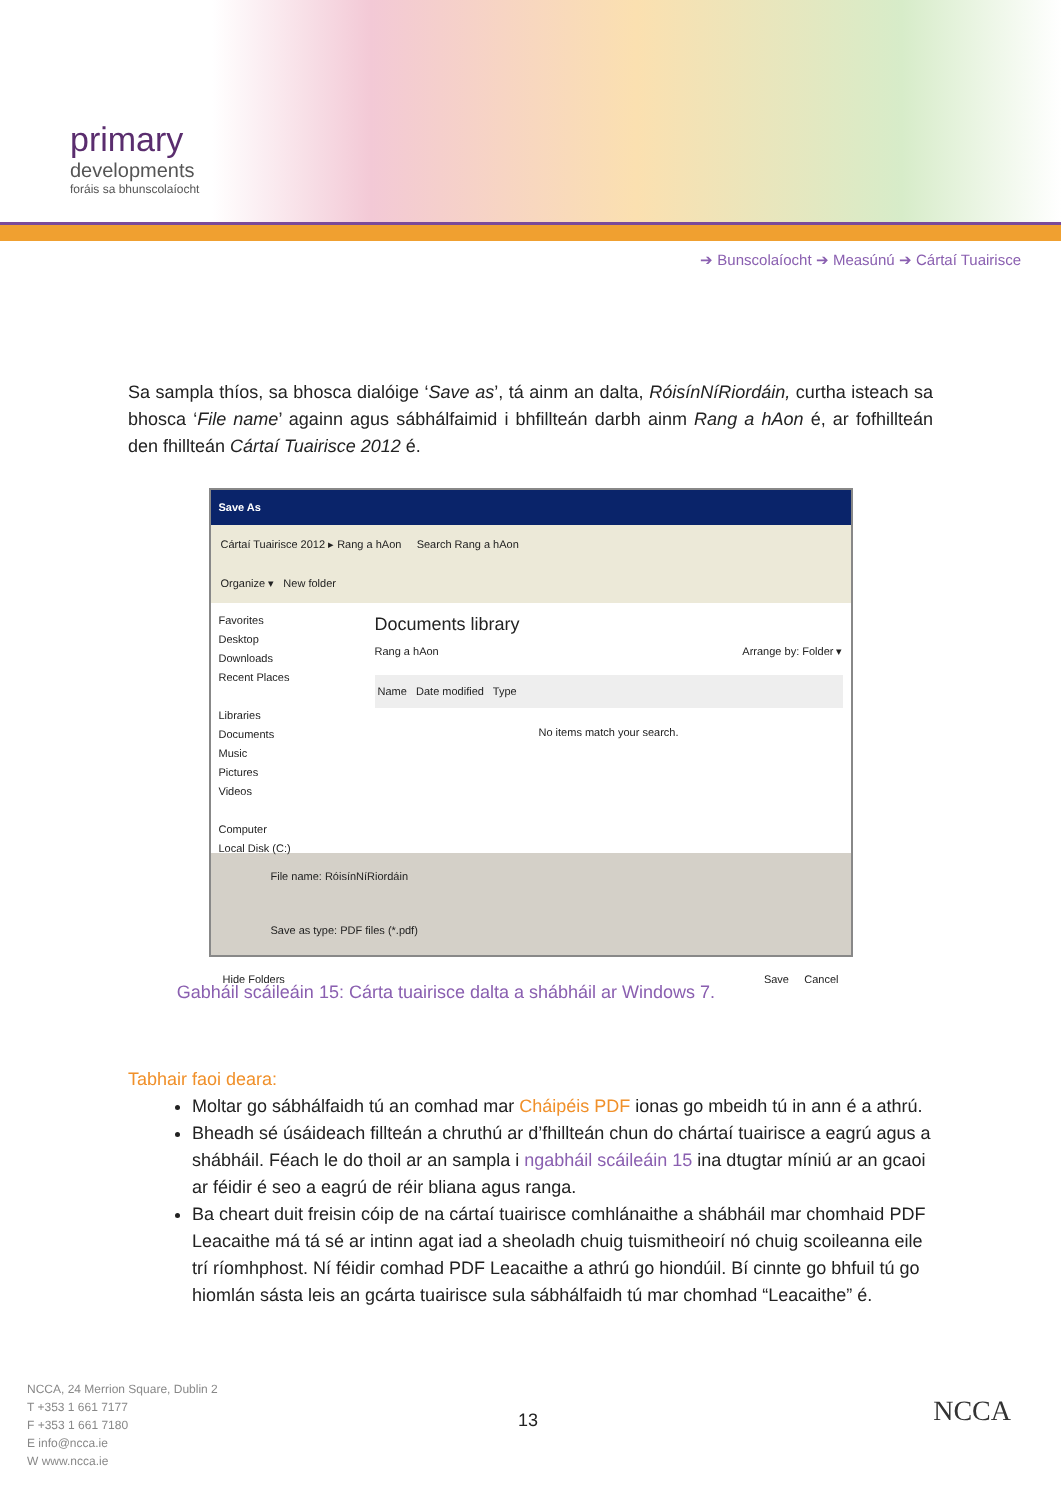primary
developments
foráis sa bhunscolaíocht
➔ Bunscolaíocht ➔ Measúnú ➔ Cártaí Tuairisce
Sa sampla thíos, sa bhosca dialóige ‘Save as’, tá ainm an dalta, RóisínNíRiordáin, curtha isteach sa bhosca ‘File name’ againn agus sábhálfaimid i bhfillteán darbh ainm Rang a hAon é, ar fofhillteán den fhillteán Cártaí Tuairisce 2012 é.
Save As
Cártaí Tuairisce 2012 ▸ Rang a hAon Search Rang a hAon
Organize ▾ New folder
Favorites
Desktop
Downloads
Recent Places
Libraries
Documents
Music
Pictures
Videos
Computer
Local Disk (C:)
Documents library
Rang a hAon Arrange by: Folder ▾
Name Date modified Type
No items match your search.
File name: RóisínNíRiordáin
Save as type: PDF files (*.pdf)
Hide Folders Save Cancel
Gabháil scáileáin 15: Cárta tuairisce dalta a shábháil ar Windows 7.
Tabhair faoi deara:
Moltar go sábhálfaidh tú an comhad mar Cháipéis PDF ionas go mbeidh tú in ann é a athrú.
Bheadh sé úsáideach fillteán a chruthú ar d’fhillteán chun do chártaí tuairisce a eagrú agus a shábháil. Féach le do thoil ar an sampla i ngabháil scáileáin 15 ina dtugtar míniú ar an gcaoi ar féidir é seo a eagrú de réir bliana agus ranga.
Ba cheart duit freisin cóip de na cártaí tuairisce comhlánaithe a shábháil mar chomhaid PDF Leacaithe má tá sé ar intinn agat iad a sheoladh chuig tuismitheoirí nó chuig scoileanna eile trí ríomhphost. Ní féidir comhad PDF Leacaithe a athrú go hiondúil. Bí cinnte go bhfuil tú go hiomlán sásta leis an gcárta tuairisce sula sábhálfaidh tú mar chomhad “Leacaithe” é.
NCCA, 24 Merrion Square, Dublin 2
T +353 1 661 7177
F +353 1 661 7180
E info@ncca.ie
W www.ncca.ie
13 NCCA